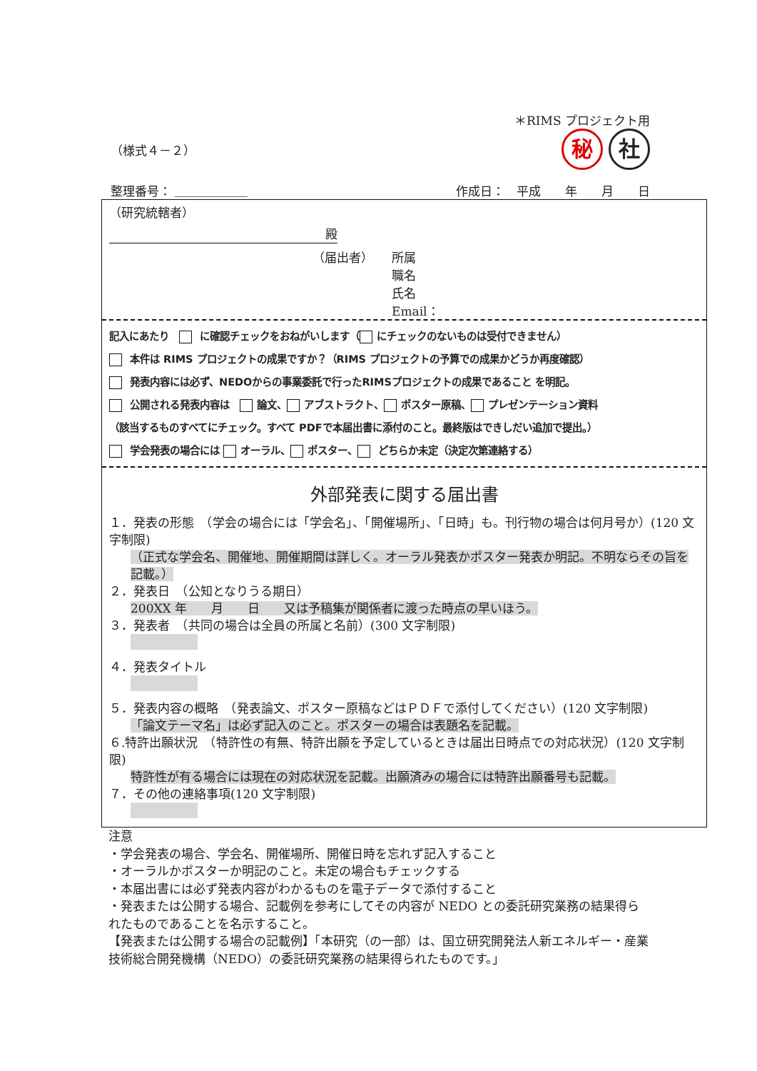＊RIMS プロジェクト用
（様式４－２） 秘 社
整理番号： ＿＿＿＿＿＿ 作成日：　平成　　年　　月　　日
（研究統轄者）
殿
（届出者） 所属
職名
氏名
Email：
記入にあたり　 に確認チェックをおねがいします（ にチェックのないものは受付できません）
本件は RIMS プロジェクトの成果ですか？（RIMS プロジェクトの予算での成果かどうか再度確認）
発表内容には必ず、NEDOからの事業委託で行ったRIMSプロジェクトの成果であること を明記。
公開される発表内容は　 論文、 アブストラクト、 ポスター原稿、 プレゼンテーション資料
（該当するものすべてにチェック。すべて PDFで本届出書に添付のこと。最終版はできしだい追加で提出。）
学会発表の場合には オーラル、 ポスター、 どちらか未定（決定次第連絡する）
外部発表に関する届出書
１．発表の形態　（学会の場合には「学会名」、「開催場所」、「日時」も。刊行物の場合は何月号か）(120 文字制限)
（正式な学会名、開催地、開催期間は詳しく。オーラル発表かポスター発表か明記。不明ならその旨を記載。）
２．発表日　（公知となりうる期日）
200XX 年　　月　　日　　又は予稿集が関係者に渡った時点の早いほう。
３．発表者　（共同の場合は全員の所属と名前）(300 文字制限)
４．発表タイトル
５．発表内容の概略　（発表論文、ポスター原稿などはＰＤＦで添付してください）(120 文字制限)
「論文テーマ名」は必ず記入のこと。ポスターの場合は表題名を記載。
６.特許出願状況　（特許性の有無、特許出願を予定しているときは届出日時点での対応状況）(120 文字制限)
特許性が有る場合には現在の対応状況を記載。出願済みの場合には特許出願番号も記載。
７．その他の連絡事項(120 文字制限)
注意
・学会発表の場合、学会名、開催場所、開催日時を忘れず記入すること
・オーラルかポスターか明記のこと。未定の場合もチェックする
・本届出書には必ず発表内容がわかるものを電子データで添付すること
・発表または公開する場合、記載例を参考にしてその内容が NEDO との委託研究業務の結果得られたものであることを名示すること。
【発表または公開する場合の記載例】「本研究（の一部）は、国立研究開発法人新エネルギー・産業技術総合開発機構（NEDO）の委託研究業務の結果得られたものです。」